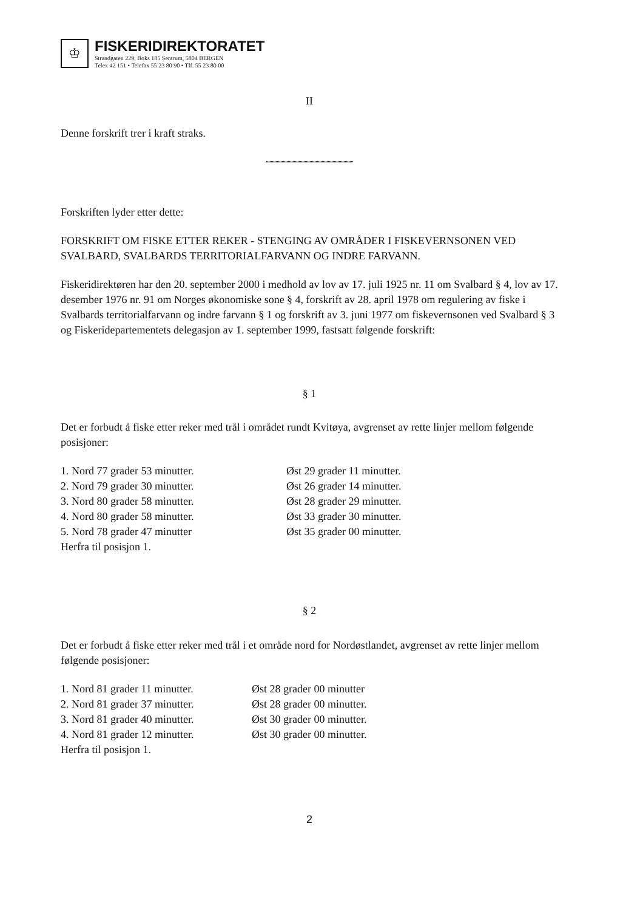♔
FISKERIDIREKTORATET
Strandgaten 229, Boks 185 Sentrum, 5804 BERGEN
Telex 42 151 • Telefax 55 23 80 90 • Tlf. 55 23 80 00
II
Denne forskrift trer i kraft straks.
,,,,,,,,,,,,,,,,,,,,,,,,,,,,,,,,,,,,,,,,,,,,,,,,,,,,,,,,,,,,,,,,,,,,,,,,
Forskriften lyder etter dette:
FORSKRIFT OM FISKE ETTER REKER - STENGING AV OMRÅDER I FISKEVERNSONEN VED SVALBARD, SVALBARDS TERRITORIALFARVANN OG INDRE FARVANN.
Fiskeridirektøren har den 20. september 2000 i medhold av lov av 17. juli 1925 nr. 11 om Svalbard § 4, lov av 17. desember 1976 nr. 91 om Norges økonomiske sone § 4, forskrift av 28. april 1978 om regulering av fiske i Svalbards territorialfarvann og indre farvann § 1 og forskrift av 3. juni 1977 om fiskevernsonen ved Svalbard § 3 og Fiskeridepartementets delegasjon av 1. september 1999, fastsatt følgende forskrift:
§ 1
Det er forbudt å fiske etter reker med trål i området rundt Kvitøya, avgrenset av rette linjer mellom følgende posisjoner:
| 1. Nord 77 grader 53 minutter. | Øst 29 grader 11 minutter. |
| 2. Nord 79 grader 30 minutter. | Øst 26 grader 14 minutter. |
| 3. Nord 80 grader 58 minutter. | Øst 28 grader 29 minutter. |
| 4. Nord 80 grader 58 minutter. | Øst 33 grader 30 minutter. |
| 5. Nord 78 grader 47 minutter | Øst 35 grader 00 minutter. |
| Herfra til posisjon 1. | |
§ 2
Det er forbudt å fiske etter reker med trål i et område nord for Nordøstlandet, avgrenset av rette linjer mellom følgende posisjoner:
| 1. Nord 81 grader 11 minutter. | Øst 28 grader 00 minutter |
| 2. Nord 81 grader 37 minutter. | Øst 28 grader 00 minutter. |
| 3. Nord 81 grader 40 minutter. | Øst 30 grader 00 minutter. |
| 4. Nord 81 grader 12 minutter. | Øst 30 grader 00 minutter. |
| Herfra til posisjon 1. | |
2